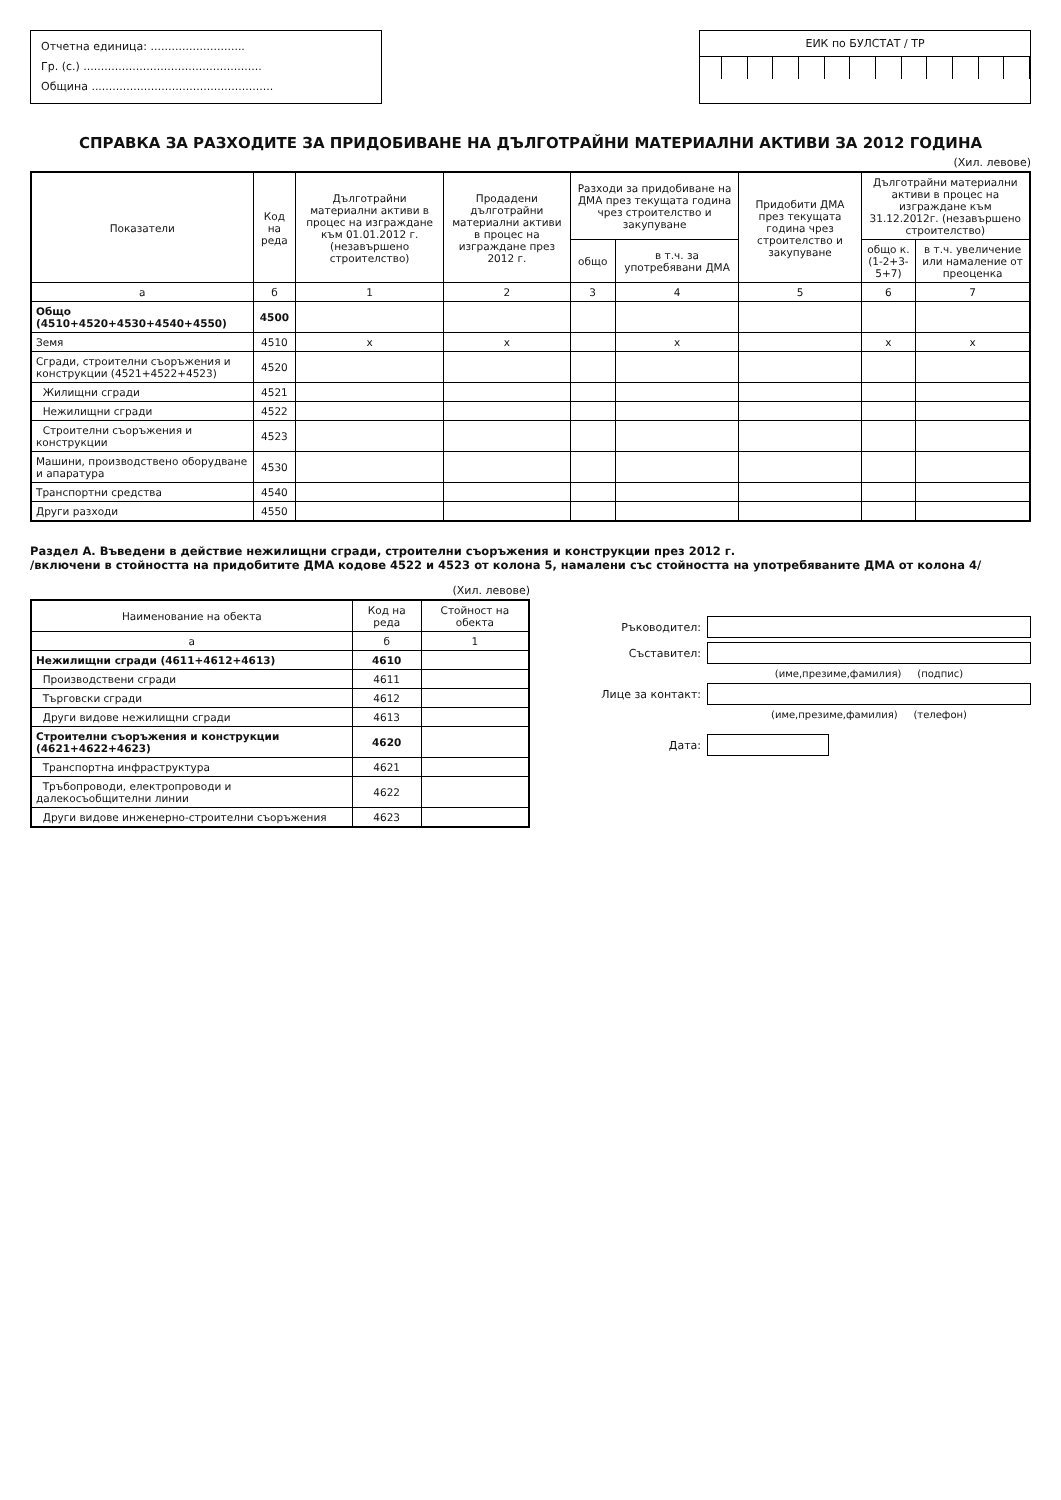Отчетна единица: ...........................
Гр. (с.) ...................................................
Община ....................................................
ЕИК по БУЛСТАТ / ТР
СПРАВКА ЗА РАЗХОДИТЕ ЗА ПРИДОБИВАНЕ НА ДЪЛГОТРАЙНИ МАТЕРИАЛНИ АКТИВИ ЗА 2012 ГОДИНА
(Хил. левове)
| Показатели | Код на реда | Дълготрайни материални активи в процес на изграждане към 01.01.2012 г. (незавършено строителство) | Продадени дълготрайни материални активи в процес на изграждане през 2012 г. | Разходи за придобиване на ДМА през текущата година чрез строителство и закупуване | | Придобити ДМА през текущата година чрез строителство и закупуване | Дълготрайни материални активи в процес на изграждане към 31.12.2012г. (незавършено строителство) | |
| --- | --- | --- | --- | --- | --- | --- | --- | --- |
| | | | | общо | в т.ч. за употребявани ДМА | | общо к.(1-2+3-5+7) | в т.ч. увеличение или намаление от преоценка |
| а | б | 1 | 2 | 3 | 4 | 5 | 6 | 7 |
| Общо (4510+4520+4530+4540+4550) | 4500 | | | | | | | |
| Земя | 4510 | x | x | | x | | x | x |
| Сгради, строителни съоръжения и конструкции (4521+4522+4523) | 4520 | | | | | | | |
| Жилищни сгради | 4521 | | | | | | | |
| Нежилищни сгради | 4522 | | | | | | | |
| Строителни съоръжения и конструкции | 4523 | | | | | | | |
| Машини, производствено оборудване и апаратура | 4530 | | | | | | | |
| Транспортни средства | 4540 | | | | | | | |
| Други разходи | 4550 | | | | | | | |
Раздел А. Въведени в действие нежилищни сгради, строителни съоръжения и конструкции през 2012 г.
/включени в стойността на придобитите ДМА кодове 4522 и 4523 от колона 5, намалени със стойността на употребяваните ДМА от колона 4/
(Хил. левове)
| Наименование на обекта | Код на реда | Стойност на обекта |
| --- | --- | --- |
| а | б | 1 |
| Нежилищни сгради (4611+4612+4613) | 4610 | |
| Производствени сгради | 4611 | |
| Търговски сгради | 4612 | |
| Други видове нежилищни сгради | 4613 | |
| Строителни съоръжения и конструкции (4621+4622+4623) | 4620 | |
| Транспортна инфраструктура | 4621 | |
| Тръбопроводи, електропроводи и далекосъобщителни линии | 4622 | |
| Други видове инженерно-строителни съоръжения | 4623 | |
Ръководител:
Съставител:
(име,презиме,фамилия) (подпис)
Лице за контакт:
(име,презиме,фамилия) (телефон)
Дата: